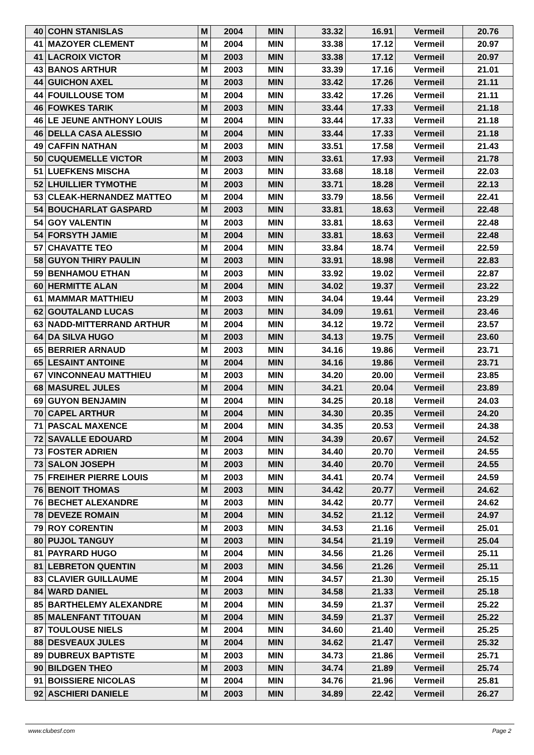| 40 | COHN STANISLAS | M | 2004 | MIN | 33.32 | 16.91 | Vermeil | 20.76 |
| 41 | MAZOYER CLEMENT | M | 2004 | MIN | 33.38 | 17.12 | Vermeil | 20.97 |
| 41 | LACROIX VICTOR | M | 2003 | MIN | 33.38 | 17.12 | Vermeil | 20.97 |
| 43 | BANOS ARTHUR | M | 2003 | MIN | 33.39 | 17.16 | Vermeil | 21.01 |
| 44 | GUICHON AXEL | M | 2003 | MIN | 33.42 | 17.26 | Vermeil | 21.11 |
| 44 | FOUILLOUSE TOM | M | 2004 | MIN | 33.42 | 17.26 | Vermeil | 21.11 |
| 46 | FOWKES TARIK | M | 2003 | MIN | 33.44 | 17.33 | Vermeil | 21.18 |
| 46 | LE JEUNE ANTHONY LOUIS | M | 2004 | MIN | 33.44 | 17.33 | Vermeil | 21.18 |
| 46 | DELLA CASA ALESSIO | M | 2004 | MIN | 33.44 | 17.33 | Vermeil | 21.18 |
| 49 | CAFFIN NATHAN | M | 2003 | MIN | 33.51 | 17.58 | Vermeil | 21.43 |
| 50 | CUQUEMELLE VICTOR | M | 2003 | MIN | 33.61 | 17.93 | Vermeil | 21.78 |
| 51 | LUEFKENS MISCHA | M | 2003 | MIN | 33.68 | 18.18 | Vermeil | 22.03 |
| 52 | LHUILLIER TYMOTHE | M | 2003 | MIN | 33.71 | 18.28 | Vermeil | 22.13 |
| 53 | CLEAK-HERNANDEZ MATTEO | M | 2004 | MIN | 33.79 | 18.56 | Vermeil | 22.41 |
| 54 | BOUCHARLAT GASPARD | M | 2003 | MIN | 33.81 | 18.63 | Vermeil | 22.48 |
| 54 | GOY VALENTIN | M | 2003 | MIN | 33.81 | 18.63 | Vermeil | 22.48 |
| 54 | FORSYTH JAMIE | M | 2004 | MIN | 33.81 | 18.63 | Vermeil | 22.48 |
| 57 | CHAVATTE TEO | M | 2004 | MIN | 33.84 | 18.74 | Vermeil | 22.59 |
| 58 | GUYON THIRY PAULIN | M | 2003 | MIN | 33.91 | 18.98 | Vermeil | 22.83 |
| 59 | BENHAMOU ETHAN | M | 2003 | MIN | 33.92 | 19.02 | Vermeil | 22.87 |
| 60 | HERMITTE ALAN | M | 2004 | MIN | 34.02 | 19.37 | Vermeil | 23.22 |
| 61 | MAMMAR MATTHIEU | M | 2003 | MIN | 34.04 | 19.44 | Vermeil | 23.29 |
| 62 | GOUTALAND LUCAS | M | 2003 | MIN | 34.09 | 19.61 | Vermeil | 23.46 |
| 63 | NADD-MITTERRAND ARTHUR | M | 2004 | MIN | 34.12 | 19.72 | Vermeil | 23.57 |
| 64 | DA SILVA HUGO | M | 2003 | MIN | 34.13 | 19.75 | Vermeil | 23.60 |
| 65 | BERRIER ARNAUD | M | 2003 | MIN | 34.16 | 19.86 | Vermeil | 23.71 |
| 65 | LESAINT ANTOINE | M | 2004 | MIN | 34.16 | 19.86 | Vermeil | 23.71 |
| 67 | VINCONNEAU MATTHIEU | M | 2003 | MIN | 34.20 | 20.00 | Vermeil | 23.85 |
| 68 | MASUREL JULES | M | 2004 | MIN | 34.21 | 20.04 | Vermeil | 23.89 |
| 69 | GUYON BENJAMIN | M | 2004 | MIN | 34.25 | 20.18 | Vermeil | 24.03 |
| 70 | CAPEL ARTHUR | M | 2004 | MIN | 34.30 | 20.35 | Vermeil | 24.20 |
| 71 | PASCAL MAXENCE | M | 2004 | MIN | 34.35 | 20.53 | Vermeil | 24.38 |
| 72 | SAVALLE EDOUARD | M | 2004 | MIN | 34.39 | 20.67 | Vermeil | 24.52 |
| 73 | FOSTER ADRIEN | M | 2003 | MIN | 34.40 | 20.70 | Vermeil | 24.55 |
| 73 | SALON JOSEPH | M | 2003 | MIN | 34.40 | 20.70 | Vermeil | 24.55 |
| 75 | FREIHER PIERRE LOUIS | M | 2003 | MIN | 34.41 | 20.74 | Vermeil | 24.59 |
| 76 | BENOIT THOMAS | M | 2003 | MIN | 34.42 | 20.77 | Vermeil | 24.62 |
| 76 | BECHET ALEXANDRE | M | 2003 | MIN | 34.42 | 20.77 | Vermeil | 24.62 |
| 78 | DEVEZE ROMAIN | M | 2004 | MIN | 34.52 | 21.12 | Vermeil | 24.97 |
| 79 | ROY CORENTIN | M | 2003 | MIN | 34.53 | 21.16 | Vermeil | 25.01 |
| 80 | PUJOL TANGUY | M | 2003 | MIN | 34.54 | 21.19 | Vermeil | 25.04 |
| 81 | PAYRARD HUGO | M | 2004 | MIN | 34.56 | 21.26 | Vermeil | 25.11 |
| 81 | LEBRETON QUENTIN | M | 2003 | MIN | 34.56 | 21.26 | Vermeil | 25.11 |
| 83 | CLAVIER GUILLAUME | M | 2004 | MIN | 34.57 | 21.30 | Vermeil | 25.15 |
| 84 | WARD DANIEL | M | 2003 | MIN | 34.58 | 21.33 | Vermeil | 25.18 |
| 85 | BARTHELEMY ALEXANDRE | M | 2004 | MIN | 34.59 | 21.37 | Vermeil | 25.22 |
| 85 | MALENFANT TITOUAN | M | 2004 | MIN | 34.59 | 21.37 | Vermeil | 25.22 |
| 87 | TOULOUSE NIELS | M | 2004 | MIN | 34.60 | 21.40 | Vermeil | 25.25 |
| 88 | DESVEAUX JULES | M | 2004 | MIN | 34.62 | 21.47 | Vermeil | 25.32 |
| 89 | DUBREUX BAPTISTE | M | 2003 | MIN | 34.73 | 21.86 | Vermeil | 25.71 |
| 90 | BILDGEN THEO | M | 2003 | MIN | 34.74 | 21.89 | Vermeil | 25.74 |
| 91 | BOISSIERE NICOLAS | M | 2004 | MIN | 34.76 | 21.96 | Vermeil | 25.81 |
| 92 | ASCHIERI DANIELE | M | 2003 | MIN | 34.89 | 22.42 | Vermeil | 26.27 |
www.clubesf.com Page 2